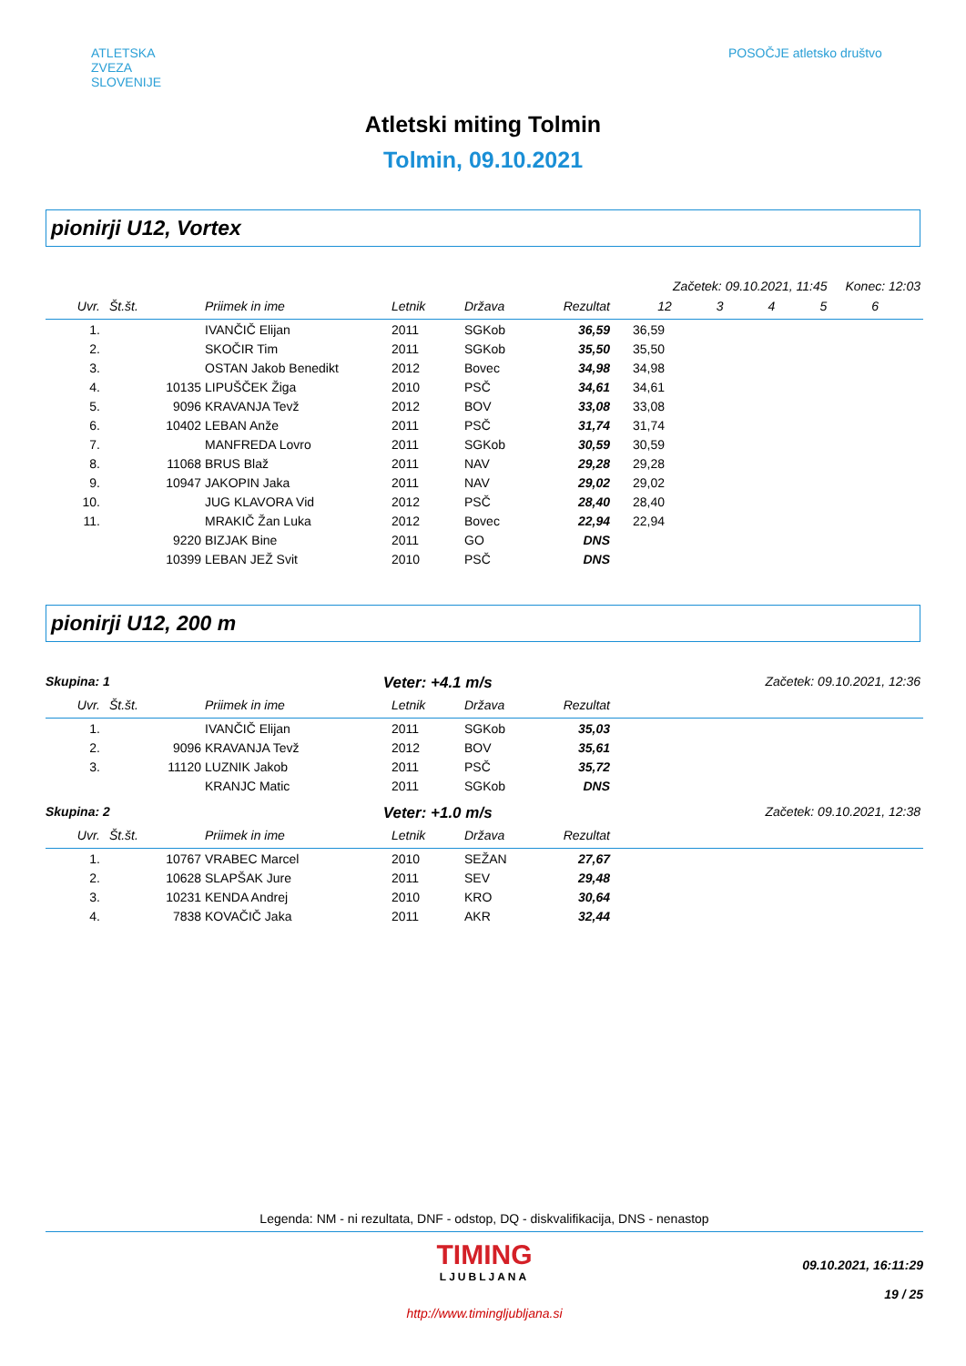ATLETSKA
ZVEZA
SLOVENIJE
POSOČJE atletsko društvo
Atletski miting Tolmin
Tolmin, 09.10.2021
pionirji U12, Vortex
Začetek: 09.10.2021, 11:45 Konec: 12:03
| Uvr. | Št.št. | Priimek in ime | Letnik | Država | Rezultat | 1 | 2 | 3 | 4 | 5 | 6 |
| --- | --- | --- | --- | --- | --- | --- | --- | --- | --- | --- | --- |
| 1. | | IVANČIČ Elijan | 2011 | SGKob | 36,59 | 36,59 | | | | | |
| 2. | | SKOČIR Tim | 2011 | SGKob | 35,50 | 35,50 | | | | | |
| 3. | | OSTAN Jakob Benedikt | 2012 | Bovec | 34,98 | 34,98 | | | | | |
| 4. | 10135 | LIPUŠČEK Žiga | 2010 | PSČ | 34,61 | 34,61 | | | | | |
| 5. | 9096 | KRAVANJA Tevž | 2012 | BOV | 33,08 | 33,08 | | | | | |
| 6. | 10402 | LEBAN Anže | 2011 | PSČ | 31,74 | 31,74 | | | | | |
| 7. | | MANFREDA Lovro | 2011 | SGKob | 30,59 | 30,59 | | | | | |
| 8. | 11068 | BRUS Blaž | 2011 | NAV | 29,28 | 29,28 | | | | | |
| 9. | 10947 | JAKOPIN Jaka | 2011 | NAV | 29,02 | 29,02 | | | | | |
| 10. | | JUG KLAVORA Vid | 2012 | PSČ | 28,40 | 28,40 | | | | | |
| 11. | | MRAKIČ Žan Luka | 2012 | Bovec | 22,94 | 22,94 | | | | | |
| | 9220 | BIZJAK Bine | 2011 | GO | DNS | | | | | | |
| | 10399 | LEBAN JEŽ Svit | 2010 | PSČ | DNS | | | | | | |
pionirji U12, 200 m
Skupina: 1 Veter: +4.1 m/s Začetek: 09.10.2021, 12:36
| Uvr. | Št.št. | Priimek in ime | Letnik | Država | Rezultat | |
| --- | --- | --- | --- | --- | --- | --- |
| 1. | | IVANČIČ Elijan | 2011 | SGKob | 35,03 | |
| 2. | 9096 | KRAVANJA Tevž | 2012 | BOV | 35,61 | |
| 3. | 11120 | LUZNIK Jakob | 2011 | PSČ | 35,72 | |
| | | KRANJC Matic | 2011 | SGKob | DNS | |
Skupina: 2 Veter: +1.0 m/s Začetek: 09.10.2021, 12:38
| Uvr. | Št.št. | Priimek in ime | Letnik | Država | Rezultat | |
| --- | --- | --- | --- | --- | --- | --- |
| 1. | 10767 | VRABEC Marcel | 2010 | SEŽAN | 27,67 | |
| 2. | 10628 | SLAPŠAK Jure | 2011 | SEV | 29,48 | |
| 3. | 10231 | KENDA Andrej | 2010 | KRO | 30,64 | |
| 4. | 7838 | KOVAČIČ Jaka | 2011 | AKR | 32,44 | |
Legenda: NM - ni rezultata, DNF - odstop, DQ - diskvalifikacija, DNS - nenastop
TIMING
LJUBLJANA
http://www.timingljubljana.si
09.10.2021, 16:11:29
19 / 25